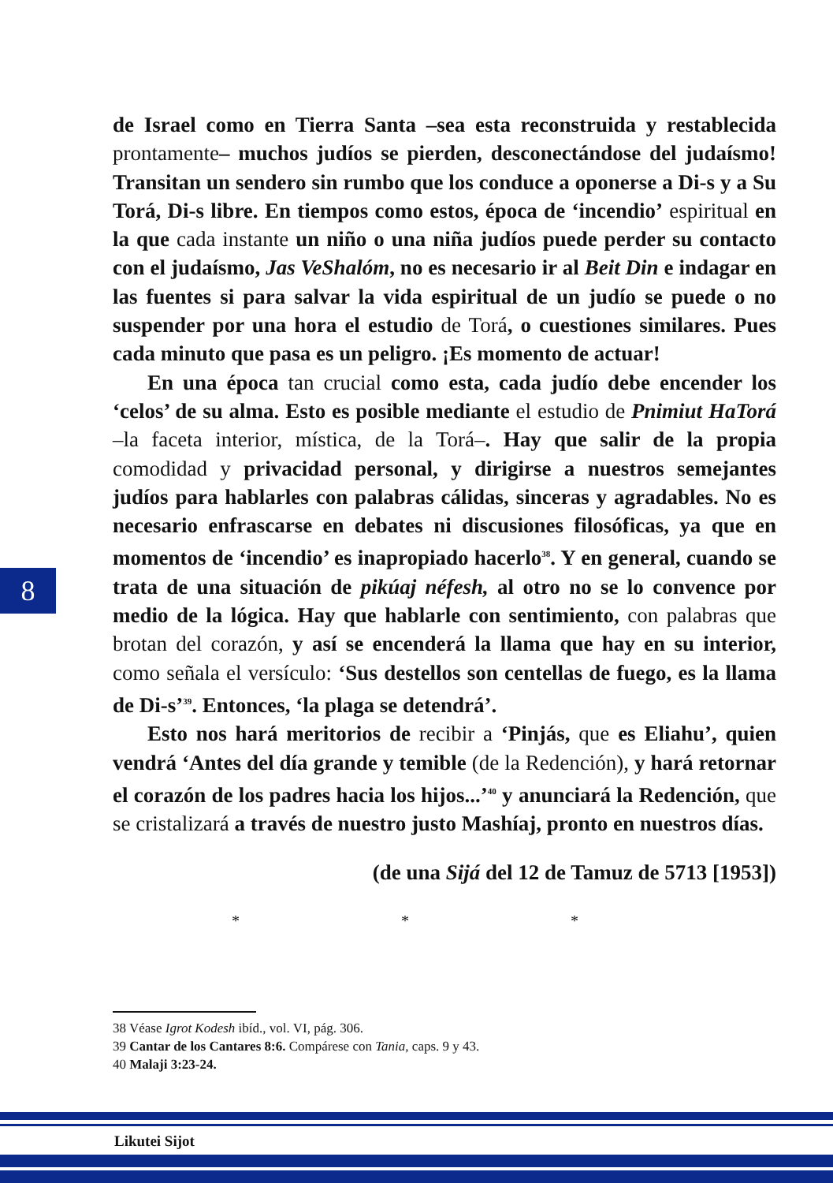de Israel como en Tierra Santa –sea esta reconstruida y restablecida prontamente– muchos judíos se pierden, desconectándose del judaísmo! Transitan un sendero sin rumbo que los conduce a oponerse a Di-s y a Su Torá, Di-s libre. En tiempos como estos, época de ‘incendio’ espiritual en la que cada instante un niño o una niña judíos puede perder su contacto con el judaísmo, Jas VeShalóm, no es necesario ir al Beit Din e indagar en las fuentes si para salvar la vida espiritual de un judío se puede o no suspender por una hora el estudio de Torá, o cuestiones similares. Pues cada minuto que pasa es un peligro. ¡Es momento de actuar!
En una época tan crucial como esta, cada judío debe encender los ‘celos’ de su alma. Esto es posible mediante el estudio de Pnimiut HaTorá –la faceta interior, mística, de la Torá–. Hay que salir de la propia comodidad y privacidad personal, y dirigirse a nuestros semejantes judíos para hablarles con palabras cálidas, sinceras y agradables. No es necesario enfrascarse en debates ni discusiones filosóficas, ya que en momentos de ‘incendio’ es inapropiado hacerlo<sup>38</sup>. Y en general, cuando se trata de una situación de pikúaj néfesh, al otro no se lo convence por medio de la lógica. Hay que hablarle con sentimiento, con palabras que brotan del corazón, y así se encenderá la llama que hay en su interior, como señala el versículo: ‘Sus destellos son centellas de fuego, es la llama de Di-s’<sup>39</sup>. Entonces, ‘la plaga se detendrá’.
Esto nos hará meritorios de recibir a ‘Pinjás, que es Eliahu’, quien vendrá ‘Antes del día grande y temible (de la Redención), y hará retornar el corazón de los padres hacia los hijos...’<sup>40</sup> y anunciará la Redención, que se cristalizará a través de nuestro justo Mashíaj, pronto en nuestros días.
(de una Sijá del 12 de Tamuz de 5713 [1953])
* * *
8
38 Véase Igrot Kodesh ibíd., vol. VI, pág. 306.
39 Cantar de los Cantares 8:6. Compárese con Tania, caps. 9 y 43.
40 Malaji 3:23-24.
Likutei Sijot